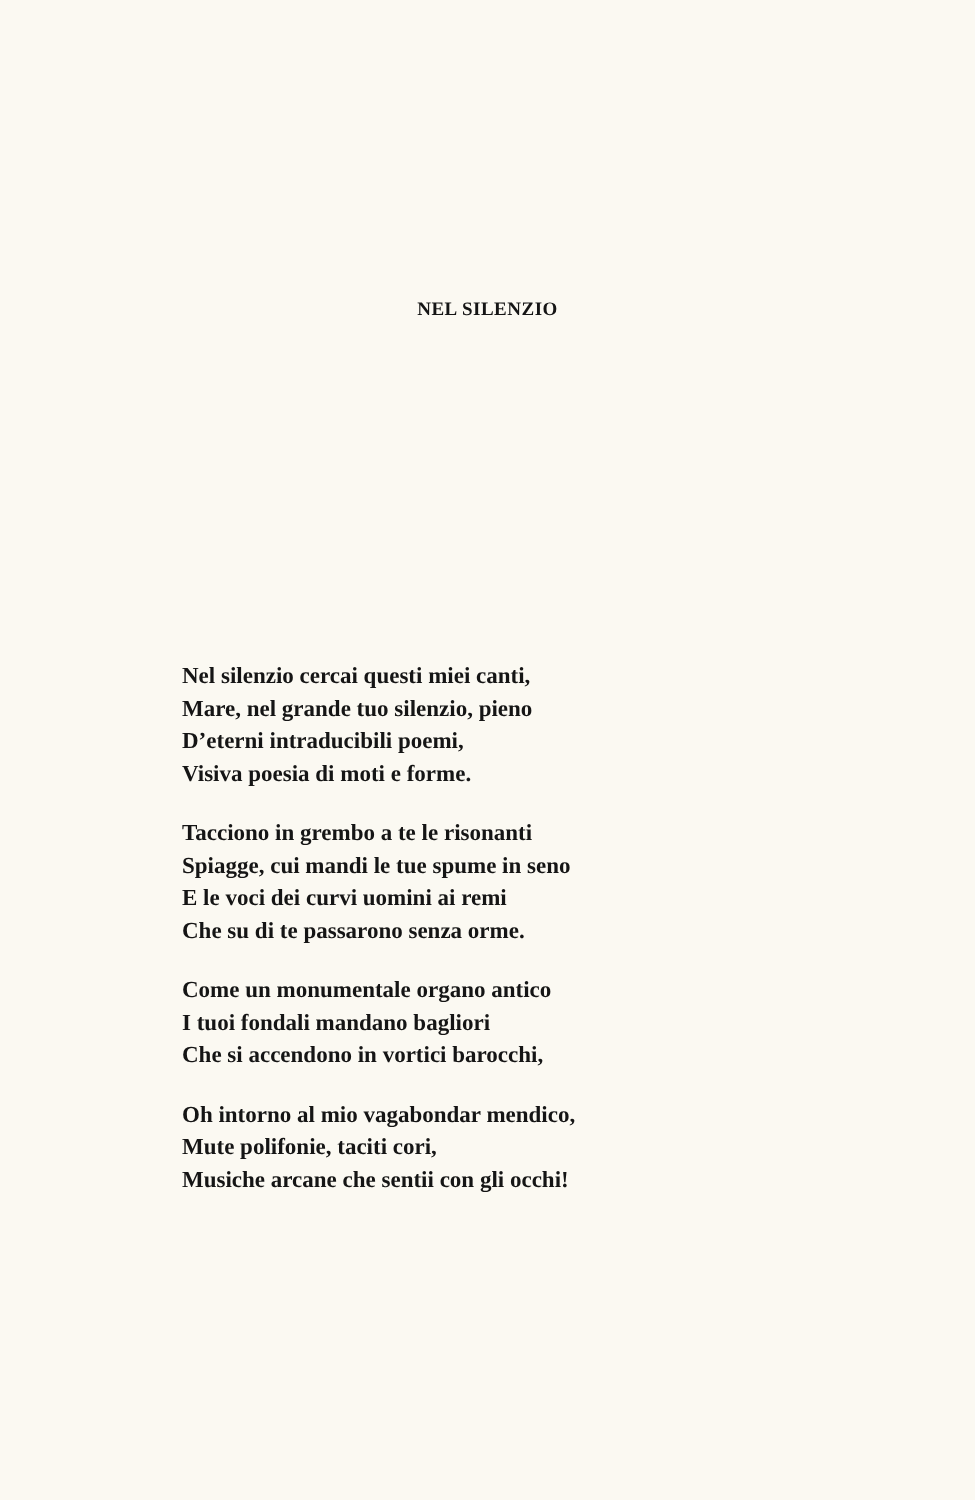NEL SILENZIO
Nel silenzio cercai questi miei canti,
Mare, nel grande tuo silenzio, pieno
D’eterni intraducibili poemi,
Visiva poesia di moti e forme.
Tacciono in grembo a te le risonanti
Spiagge, cui mandi le tue spume in seno
E le voci dei curvi uomini ai remi
Che su di te passarono senza orme.
Come un monumentale organo antico
I tuoi fondali mandano bagliori
Che si accendono in vortici barocchi,
Oh intorno al mio vagabondar mendico,
Mute polifonie, taciti cori,
Musiche arcane che sentii con gli occhi!